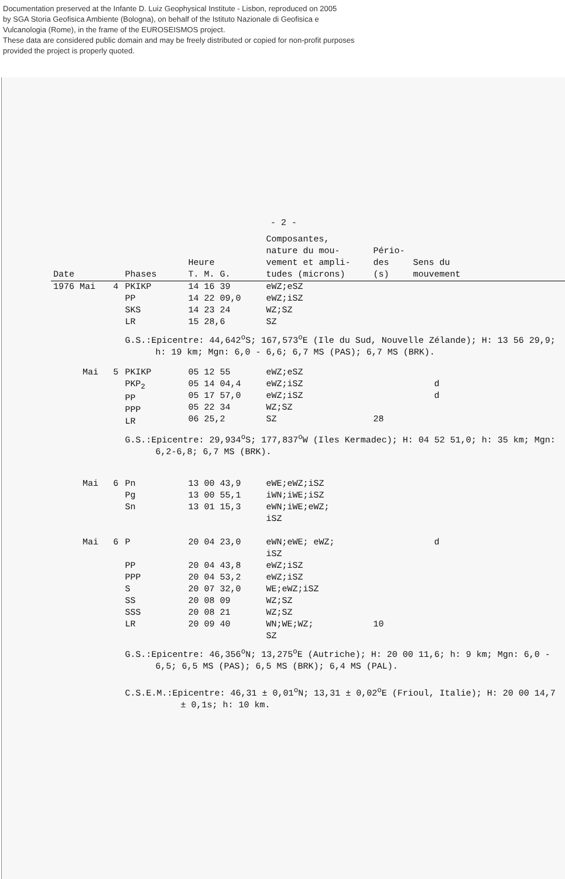Documentation preserved at the Infante D. Luiz Geophysical Institute - Lisbon, reproduced on 2005
by SGA Storia Geofisica Ambiente (Bologna), on behalf of the Istituto Nazionale di Geofisica e
Vulcanologia (Rome), in the frame of the EUROSEISMOS project.
These data are considered public domain and may be freely distributed or copied for non-profit purposes
provided the project is properly quoted.
- 2 -
| Date | | Phases | Heure T. M. G. | Composantes, nature du mou- vement et ampli- tudes (microns) | Pério- des (s) | Sens du mouvement |
| --- | --- | --- | --- | --- | --- | --- |
| 1976 Mai | 4 | PKIKP PP SKS LR | 14 16 39 14 22 09,0 14 23 24 15 28,6 | eWZ;eSZ eWZ;iSZ WZ;SZ SZ | | |
| | | G.S.:Epicentre: 44,642<sup>o</sup>S; 167,573<sup>o</sup>E (Ile du Sud, Nouvelle Zélande); H: 13 56 29,9; h: 19 km; Mgn: 6,0 - 6,6; 6,7 MS (PAS); 6,7 MS (BRK). | | | | |
| Mai | 5 | PKIKP PKP<sub>2</sub> PP PPP LR | 05 12 55 05 14 04,4 05 17 57,0 05 22 34 06 25,2 | eWZ;eSZ eWZ;iSZ eWZ;iSZ WZ;SZ SZ | 28 | d d |
| | | G.S.:Epicentre: 29,934<sup>o</sup>S; 177,837<sup>o</sup>W (Iles Kermadec); H: 04 52 51,0; h: 35 km; Mgn: 6,2-6,8; 6,7 MS (BRK). | | | | |
| Mai | 6 | Pn Pg Sn | 13 00 43,9 13 00 55,1 13 01 15,3 | eWE;eWZ;iSZ iWN;iWE;iSZ eWN;iWE;eWZ; iSZ | | |
| Mai | 6 | P PP PPP S SS SSS LR | 20 04 23,0 20 04 43,8 20 04 53,2 20 07 32,0 20 08 09 20 08 21 20 09 40 | eWN;eWE; eWZ; iSZ eWZ;iSZ eWZ;iSZ WE;eWZ;iSZ WZ;SZ WZ;SZ WN;WE;WZ; SZ | 10 | d |
| | | G.S.:Epicentre: 46,356<sup>o</sup>N; 13,275<sup>o</sup>E (Autriche); H: 20 00 11,6; h: 9 km; Mgn: 6,0 - 6,5; 6,5 MS (PAS); 6,5 MS (BRK); 6,4 MS (PAL). | | | | |
| | | C.S.E.M.:Epicentre: 46,31 ± 0,01<sup>o</sup>N; 13,31 ± 0,02<sup>o</sup>E (Frioul, Italie); H: 20 00 14,7 ± 0,1s; h: 10 km. | | | | |